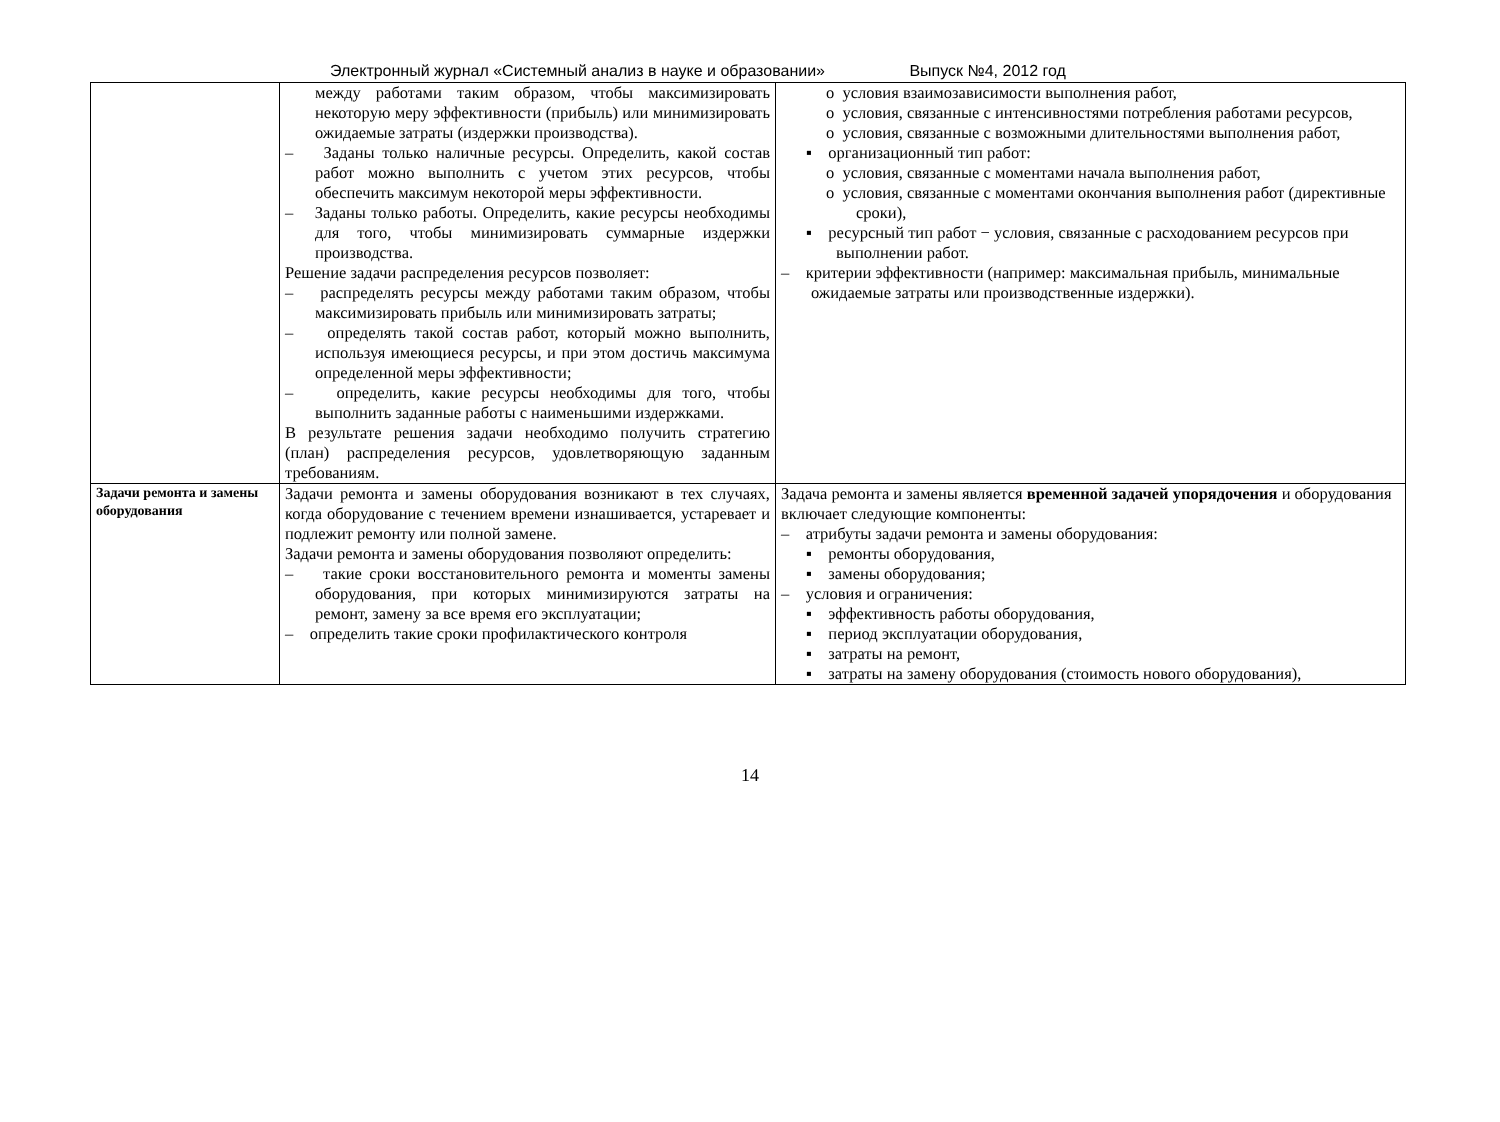Электронный журнал «Системный анализ в науке и образовании» Выпуск №4, 2012 год
| | между работами таким образом, чтобы максимизировать некоторую меру эффективности (прибыль) или минимизировать ожидаемые затраты (издержки производства). – Заданы только наличные ресурсы. Определить, какой состав работ можно выполнить с учетом этих ресурсов, чтобы обеспечить максимум некоторой меры эффективности. – Заданы только работы. Определить, какие ресурсы необходимы для того, чтобы минимизировать суммарные издержки производства. Решение задачи распределения ресурсов позволяет: – распределять ресурсы между работами таким образом, чтобы максимизировать прибыль или минимизировать затраты; – определять такой состав работ, который можно выполнить, используя имеющиеся ресурсы, и при этом достичь максимума определенной меры эффективности; – определить, какие ресурсы необходимы для того, чтобы выполнить заданные работы с наименьшими издержками. В результате решения задачи необходимо получить стратегию (план) распределения ресурсов, удовлетворяющую заданным требованиям. | o условия взаимозависимости выполнения работ, o условия, связанные с интенсивностями потребления работами ресурсов, o условия, связанные с возможными длительностями выполнения работ, ▪ организационный тип работ: o условия, связанные с моментами начала выполнения работ, o условия, связанные с моментами окончания выполнения работ (директивные сроки), ▪ ресурсный тип работ − условия, связанные с расходованием ресурсов при выполнении работ. – критерии эффективности (например: максимальная прибыль, минимальные ожидаемые затраты или производственные издержки). |
| Задачи ремонта и замены оборудования | Задачи ремонта и замены оборудования возникают в тех случаях, когда оборудование с течением времени изнашивается, устаревает и подлежит ремонту или полной замене. Задачи ремонта и замены оборудования позволяют определить: – такие сроки восстановительного ремонта и моменты замены оборудования, при которых минимизируются затраты на ремонт, замену за все время его эксплуатации; – определить такие сроки профилактического контроля | Задача ремонта и замены является временной задачей упорядочения и оборудования включает следующие компоненты: – атрибуты задачи ремонта и замены оборудования: ▪ ремонты оборудования, ▪ замены оборудования; – условия и ограничения: ▪ эффективность работы оборудования, ▪ период эксплуатации оборудования, ▪ затраты на ремонт, ▪ затраты на замену оборудования (стоимость нового оборудования), |
14